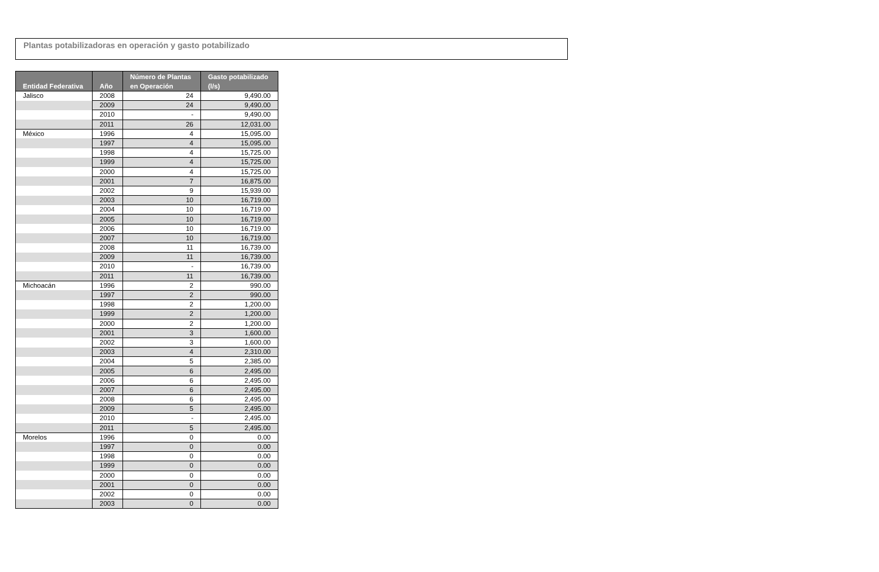Plantas potabilizadoras en operación y gasto potabilizado
| Entidad Federativa | Año | Número de Plantas en Operación | Gasto potabilizado (l/s) |
| --- | --- | --- | --- |
| Jalisco | 2008 | 24 | 9,490.00 |
| | 2009 | 24 | 9,490.00 |
| | 2010 | - | 9,490.00 |
| | 2011 | 26 | 12,031.00 |
| México | 1996 | 4 | 15,095.00 |
| | 1997 | 4 | 15,095.00 |
| | 1998 | 4 | 15,725.00 |
| | 1999 | 4 | 15,725.00 |
| | 2000 | 4 | 15,725.00 |
| | 2001 | 7 | 16,875.00 |
| | 2002 | 9 | 15,939.00 |
| | 2003 | 10 | 16,719.00 |
| | 2004 | 10 | 16,719.00 |
| | 2005 | 10 | 16,719.00 |
| | 2006 | 10 | 16,719.00 |
| | 2007 | 10 | 16,719.00 |
| | 2008 | 11 | 16,739.00 |
| | 2009 | 11 | 16,739.00 |
| | 2010 | - | 16,739.00 |
| | 2011 | 11 | 16,739.00 |
| Michoacán | 1996 | 2 | 990.00 |
| | 1997 | 2 | 990.00 |
| | 1998 | 2 | 1,200.00 |
| | 1999 | 2 | 1,200.00 |
| | 2000 | 2 | 1,200.00 |
| | 2001 | 3 | 1,600.00 |
| | 2002 | 3 | 1,600.00 |
| | 2003 | 4 | 2,310.00 |
| | 2004 | 5 | 2,385.00 |
| | 2005 | 6 | 2,495.00 |
| | 2006 | 6 | 2,495.00 |
| | 2007 | 6 | 2,495.00 |
| | 2008 | 6 | 2,495.00 |
| | 2009 | 5 | 2,495.00 |
| | 2010 | - | 2,495.00 |
| | 2011 | 5 | 2,495.00 |
| Morelos | 1996 | 0 | 0.00 |
| | 1997 | 0 | 0.00 |
| | 1998 | 0 | 0.00 |
| | 1999 | 0 | 0.00 |
| | 2000 | 0 | 0.00 |
| | 2001 | 0 | 0.00 |
| | 2002 | 0 | 0.00 |
| | 2003 | 0 | 0.00 |